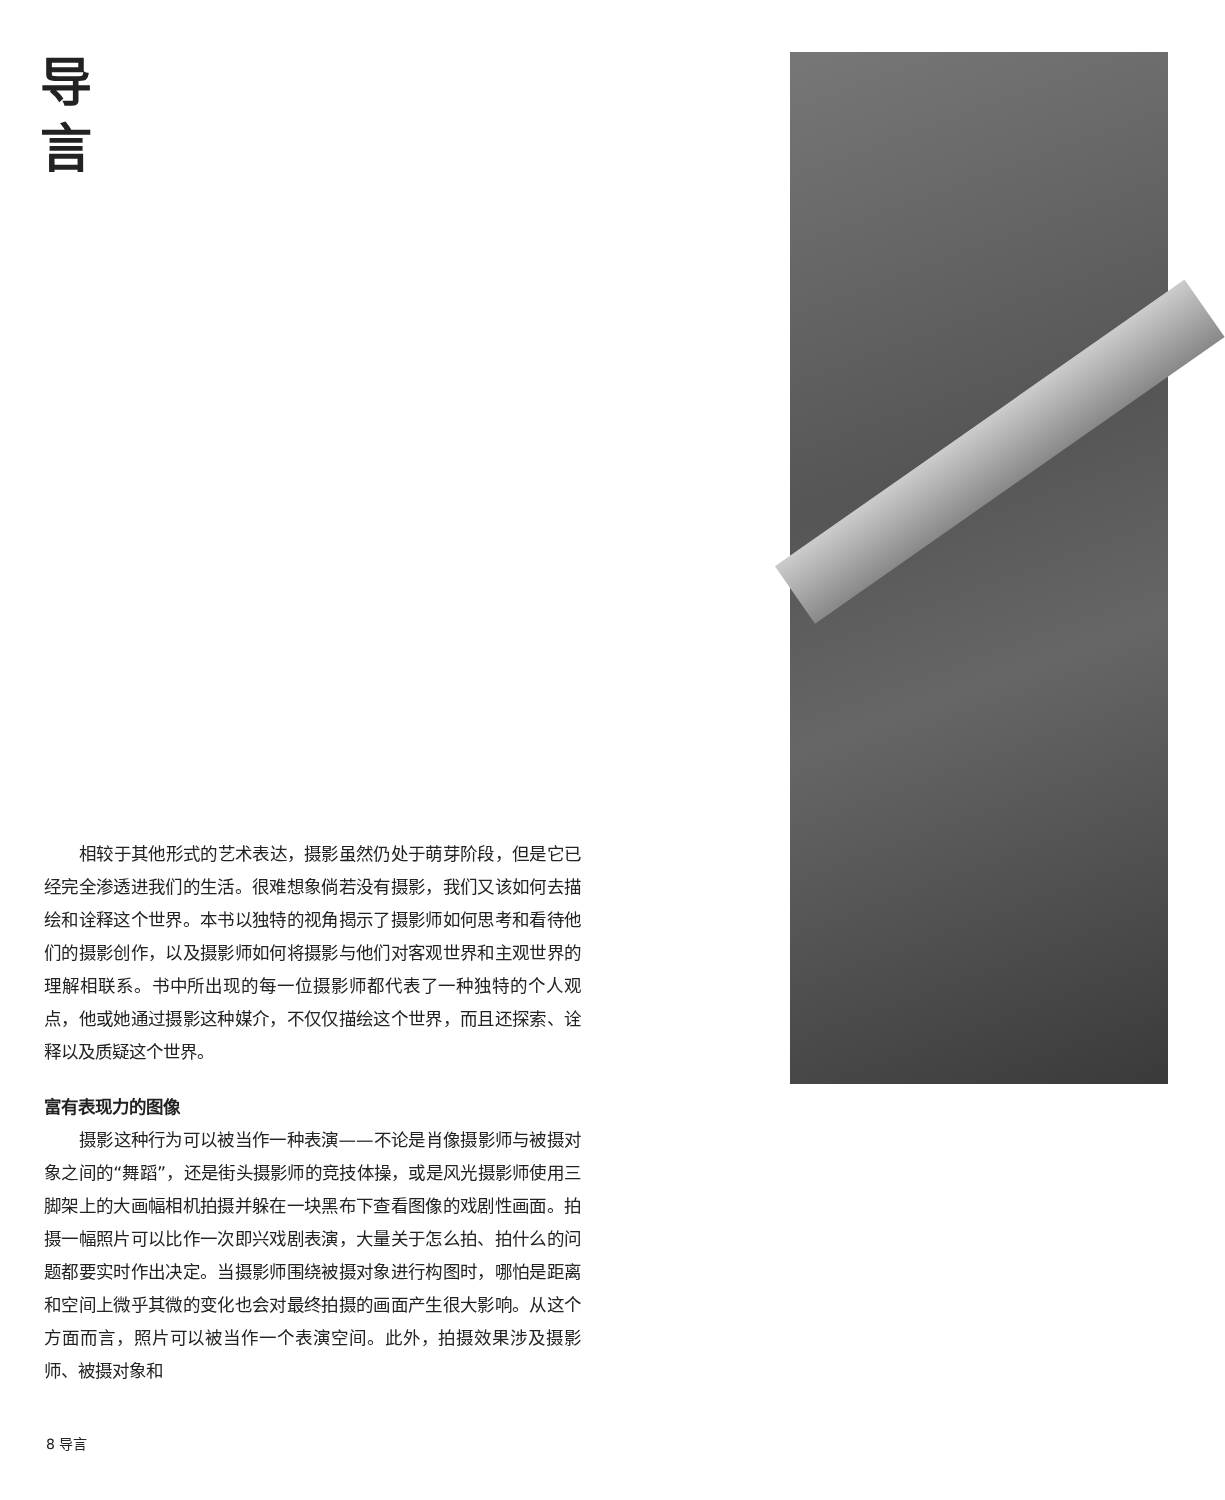导
言
相较于其他形式的艺术表达，摄影虽然仍处于萌芽阶段，但是它已经完全渗透进我们的生活。很难想象倘若没有摄影，我们又该如何去描绘和诠释这个世界。本书以独特的视角揭示了摄影师如何思考和看待他们的摄影创作，以及摄影师如何将摄影与他们对客观世界和主观世界的理解相联系。书中所出现的每一位摄影师都代表了一种独特的个人观点，他或她通过摄影这种媒介，不仅仅描绘这个世界，而且还探索、诠释以及质疑这个世界。
富有表现力的图像
摄影这种行为可以被当作一种表演——不论是肖像摄影师与被摄对象之间的“舞蹈”，还是街头摄影师的竞技体操，或是风光摄影师使用三脚架上的大画幅相机拍摄并躲在一块黑布下查看图像的戏剧性画面。拍摄一幅照片可以比作一次即兴戏剧表演，大量关于怎么拍、拍什么的问题都要实时作出决定。当摄影师围绕被摄对象进行构图时，哪怕是距离和空间上微乎其微的变化也会对最终拍摄的画面产生很大影响。从这个方面而言，照片可以被当作一个表演空间。此外，拍摄效果涉及摄影师、被摄对象和
8 导言